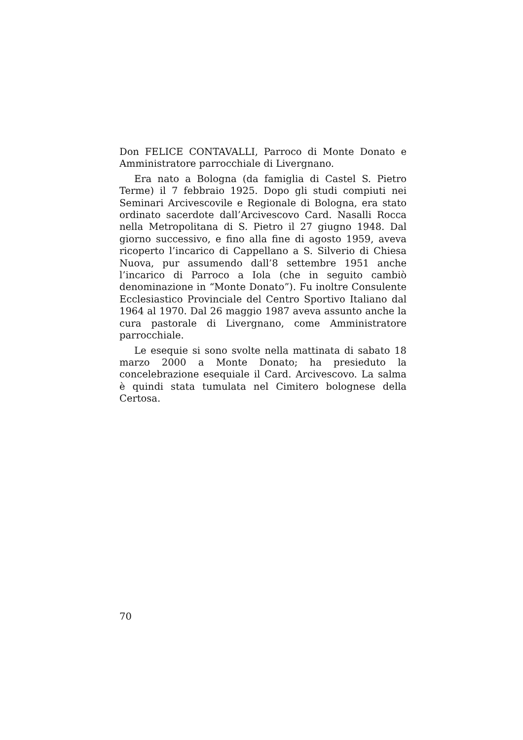Don FELICE CONTAVALLI, Parroco di Monte Donato e Amministratore parrocchiale di Livergnano.
Era nato a Bologna (da famiglia di Castel S. Pietro Terme) il 7 febbraio 1925. Dopo gli studi compiuti nei Seminari Arcivescovile e Regionale di Bologna, era stato ordinato sacerdote dall’Arcivescovo Card. Nasalli Rocca nella Metropolitana di S. Pietro il 27 giugno 1948. Dal giorno successivo, e fino alla fine di agosto 1959, aveva ricoperto l’incarico di Cappellano a S. Silverio di Chiesa Nuova, pur assumendo dall’8 settembre 1951 anche l’incarico di Parroco a Iola (che in seguito cambiò denominazione in “Monte Donato”). Fu inoltre Consulente Ecclesiastico Provinciale del Centro Sportivo Italiano dal 1964 al 1970. Dal 26 maggio 1987 aveva assunto anche la cura pastorale di Livergnano, come Amministratore parrocchiale.
Le esequie si sono svolte nella mattinata di sabato 18 marzo 2000 a Monte Donato; ha presieduto la concelebrazione esequiale il Card. Arcivescovo. La salma è quindi stata tumulata nel Cimitero bolognese della Certosa.
70